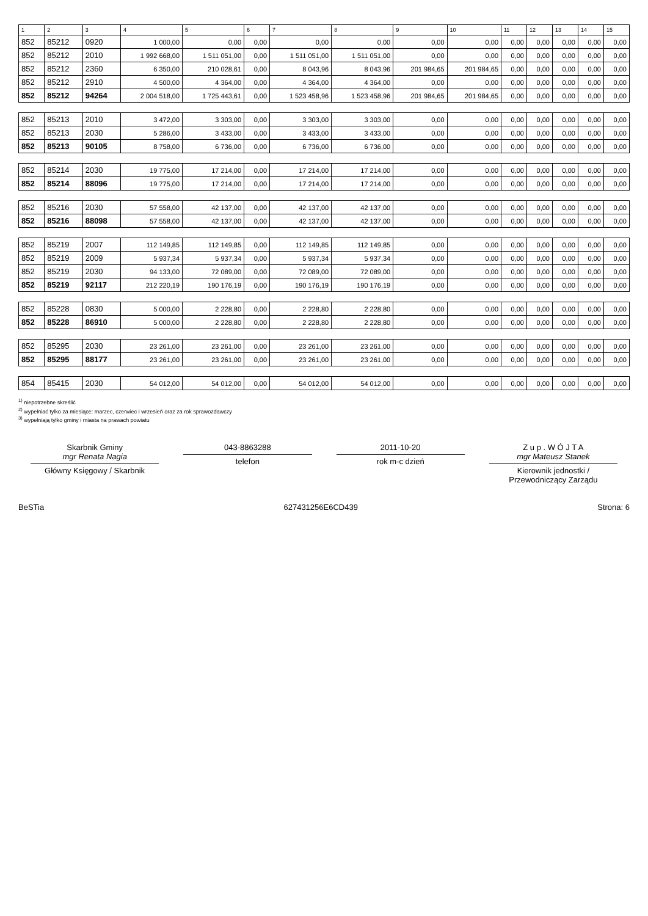| 1 | 2 | 3 | 4 | 5 | 6 | 7 | 8 | 9 | 10 | 11 | 12 | 13 | 14 | 15 |
| --- | --- | --- | --- | --- | --- | --- | --- | --- | --- | --- | --- | --- | --- | --- |
| 852 | 85212 | 0920 | 1 000,00 | 0,00 | 0,00 | 0,00 | 0,00 | 0,00 | 0,00 | 0,00 | 0,00 | 0,00 | 0,00 | 0,00 |
| 852 | 85212 | 2010 | 1 992 668,00 | 1 511 051,00 | 0,00 | 1 511 051,00 | 1 511 051,00 | 0,00 | 0,00 | 0,00 | 0,00 | 0,00 | 0,00 | 0,00 |
| 852 | 85212 | 2360 | 6 350,00 | 210 028,61 | 0,00 | 8 043,96 | 8 043,96 | 201 984,65 | 201 984,65 | 0,00 | 0,00 | 0,00 | 0,00 | 0,00 |
| 852 | 85212 | 2910 | 4 500,00 | 4 364,00 | 0,00 | 4 364,00 | 4 364,00 | 0,00 | 0,00 | 0,00 | 0,00 | 0,00 | 0,00 | 0,00 |
| 852 | 85212 | 94264 | 2 004 518,00 | 1 725 443,61 | 0,00 | 1 523 458,96 | 1 523 458,96 | 201 984,65 | 201 984,65 | 0,00 | 0,00 | 0,00 | 0,00 | 0,00 |
| 852 | 85213 | 2010 | 3 472,00 | 3 303,00 | 0,00 | 3 303,00 | 3 303,00 | 0,00 | 0,00 | 0,00 | 0,00 | 0,00 | 0,00 | 0,00 |
| 852 | 85213 | 2030 | 5 286,00 | 3 433,00 | 0,00 | 3 433,00 | 3 433,00 | 0,00 | 0,00 | 0,00 | 0,00 | 0,00 | 0,00 | 0,00 |
| 852 | 85213 | 90105 | 8 758,00 | 6 736,00 | 0,00 | 6 736,00 | 6 736,00 | 0,00 | 0,00 | 0,00 | 0,00 | 0,00 | 0,00 | 0,00 |
| 852 | 85214 | 2030 | 19 775,00 | 17 214,00 | 0,00 | 17 214,00 | 17 214,00 | 0,00 | 0,00 | 0,00 | 0,00 | 0,00 | 0,00 | 0,00 |
| 852 | 85214 | 88096 | 19 775,00 | 17 214,00 | 0,00 | 17 214,00 | 17 214,00 | 0,00 | 0,00 | 0,00 | 0,00 | 0,00 | 0,00 | 0,00 |
| 852 | 85216 | 2030 | 57 558,00 | 42 137,00 | 0,00 | 42 137,00 | 42 137,00 | 0,00 | 0,00 | 0,00 | 0,00 | 0,00 | 0,00 | 0,00 |
| 852 | 85216 | 88098 | 57 558,00 | 42 137,00 | 0,00 | 42 137,00 | 42 137,00 | 0,00 | 0,00 | 0,00 | 0,00 | 0,00 | 0,00 | 0,00 |
| 852 | 85219 | 2007 | 112 149,85 | 112 149,85 | 0,00 | 112 149,85 | 112 149,85 | 0,00 | 0,00 | 0,00 | 0,00 | 0,00 | 0,00 | 0,00 |
| 852 | 85219 | 2009 | 5 937,34 | 5 937,34 | 0,00 | 5 937,34 | 5 937,34 | 0,00 | 0,00 | 0,00 | 0,00 | 0,00 | 0,00 | 0,00 |
| 852 | 85219 | 2030 | 94 133,00 | 72 089,00 | 0,00 | 72 089,00 | 72 089,00 | 0,00 | 0,00 | 0,00 | 0,00 | 0,00 | 0,00 | 0,00 |
| 852 | 85219 | 92117 | 212 220,19 | 190 176,19 | 0,00 | 190 176,19 | 190 176,19 | 0,00 | 0,00 | 0,00 | 0,00 | 0,00 | 0,00 | 0,00 |
| 852 | 85228 | 0830 | 5 000,00 | 2 228,80 | 0,00 | 2 228,80 | 2 228,80 | 0,00 | 0,00 | 0,00 | 0,00 | 0,00 | 0,00 | 0,00 |
| 852 | 85228 | 86910 | 5 000,00 | 2 228,80 | 0,00 | 2 228,80 | 2 228,80 | 0,00 | 0,00 | 0,00 | 0,00 | 0,00 | 0,00 | 0,00 |
| 852 | 85295 | 2030 | 23 261,00 | 23 261,00 | 0,00 | 23 261,00 | 23 261,00 | 0,00 | 0,00 | 0,00 | 0,00 | 0,00 | 0,00 | 0,00 |
| 852 | 85295 | 88177 | 23 261,00 | 23 261,00 | 0,00 | 23 261,00 | 23 261,00 | 0,00 | 0,00 | 0,00 | 0,00 | 0,00 | 0,00 | 0,00 |
| 854 | 85415 | 2030 | 54 012,00 | 54 012,00 | 0,00 | 54 012,00 | 54 012,00 | 0,00 | 0,00 | 0,00 | 0,00 | 0,00 | 0,00 | 0,00 |
<sup>1)</sup> niepotrzebne skreślić
<sup>2)</sup> wypełniać tylko za miesiące: marzec, czerwiec i wrzesień oraz za rok sprawozdawczy
<sup>3)</sup> wypełniają tylko gminy i miasta na prawach powiatu
Skarbnik Gminy
mgr Renata Nagia
Główny Księgowy / Skarbnik
043-8863288
telefon
2011-10-20
rok m-c dzień
Z u p . W Ó J T A
mgr Mateusz Stanek
Kierownik jednostki / Przewodniczący Zarządu
BeSTia 627431256E6CD439 Strona: 6